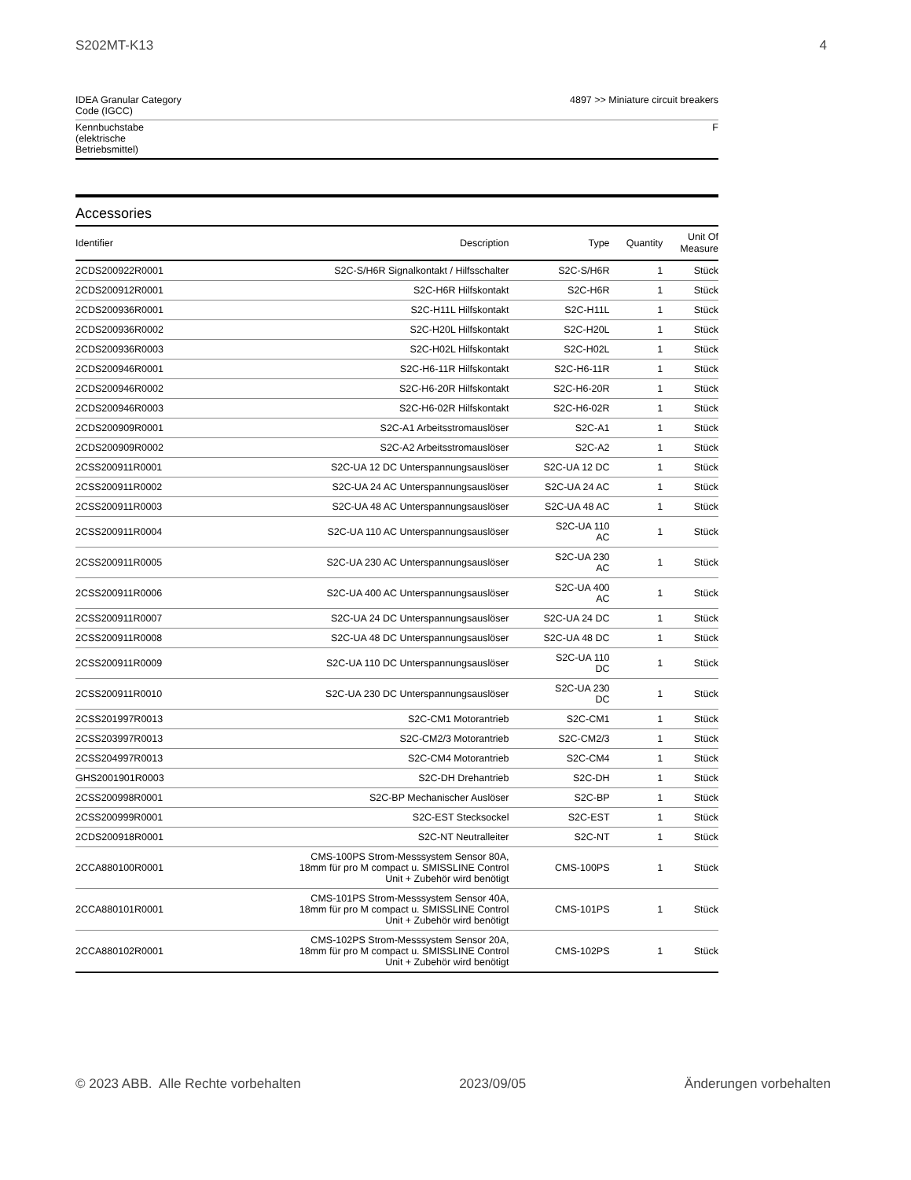S202MT-K13 4
| IDEA Granular Category Code (IGCC) | 4897 >> Miniature circuit breakers |
| Kennbuchstabe (elektrische Betriebsmittel) | F |
Accessories
| Identifier | Description | Type | Quantity | Unit Of Measure |
| --- | --- | --- | --- | --- |
| 2CDS200922R0001 | S2C-S/H6R Signalkontakt / Hilfsschalter | S2C-S/H6R | 1 | Stück |
| 2CDS200912R0001 | S2C-H6R Hilfskontakt | S2C-H6R | 1 | Stück |
| 2CDS200936R0001 | S2C-H11L Hilfskontakt | S2C-H11L | 1 | Stück |
| 2CDS200936R0002 | S2C-H20L Hilfskontakt | S2C-H20L | 1 | Stück |
| 2CDS200936R0003 | S2C-H02L Hilfskontakt | S2C-H02L | 1 | Stück |
| 2CDS200946R0001 | S2C-H6-11R Hilfskontakt | S2C-H6-11R | 1 | Stück |
| 2CDS200946R0002 | S2C-H6-20R Hilfskontakt | S2C-H6-20R | 1 | Stück |
| 2CDS200946R0003 | S2C-H6-02R Hilfskontakt | S2C-H6-02R | 1 | Stück |
| 2CDS200909R0001 | S2C-A1 Arbeitsstromauslöser | S2C-A1 | 1 | Stück |
| 2CDS200909R0002 | S2C-A2 Arbeitsstromauslöser | S2C-A2 | 1 | Stück |
| 2CSS200911R0001 | S2C-UA 12 DC Unterspannungsauslöser | S2C-UA 12 DC | 1 | Stück |
| 2CSS200911R0002 | S2C-UA 24 AC Unterspannungsauslöser | S2C-UA 24 AC | 1 | Stück |
| 2CSS200911R0003 | S2C-UA 48 AC Unterspannungsauslöser | S2C-UA 48 AC | 1 | Stück |
| 2CSS200911R0004 | S2C-UA 110 AC Unterspannungsauslöser | S2C-UA 110 AC | 1 | Stück |
| 2CSS200911R0005 | S2C-UA 230 AC Unterspannungsauslöser | S2C-UA 230 AC | 1 | Stück |
| 2CSS200911R0006 | S2C-UA 400 AC Unterspannungsauslöser | S2C-UA 400 AC | 1 | Stück |
| 2CSS200911R0007 | S2C-UA 24 DC Unterspannungsauslöser | S2C-UA 24 DC | 1 | Stück |
| 2CSS200911R0008 | S2C-UA 48 DC Unterspannungsauslöser | S2C-UA 48 DC | 1 | Stück |
| 2CSS200911R0009 | S2C-UA 110 DC Unterspannungsauslöser | S2C-UA 110 DC | 1 | Stück |
| 2CSS200911R0010 | S2C-UA 230 DC Unterspannungsauslöser | S2C-UA 230 DC | 1 | Stück |
| 2CSS201997R0013 | S2C-CM1 Motorantrieb | S2C-CM1 | 1 | Stück |
| 2CSS203997R0013 | S2C-CM2/3 Motorantrieb | S2C-CM2/3 | 1 | Stück |
| 2CSS204997R0013 | S2C-CM4 Motorantrieb | S2C-CM4 | 1 | Stück |
| GHS2001901R0003 | S2C-DH Drehantrieb | S2C-DH | 1 | Stück |
| 2CSS200998R0001 | S2C-BP Mechanischer Auslöser | S2C-BP | 1 | Stück |
| 2CSS200999R0001 | S2C-EST Stecksockel | S2C-EST | 1 | Stück |
| 2CDS200918R0001 | S2C-NT Neutralleiter | S2C-NT | 1 | Stück |
| 2CCA880100R0001 | CMS-100PS Strom-Messsystem Sensor 80A, 18mm für pro M compact u. SMISSLINE Control Unit + Zubehör wird benötigt | CMS-100PS | 1 | Stück |
| 2CCA880101R0001 | CMS-101PS Strom-Messsystem Sensor 40A, 18mm für pro M compact u. SMISSLINE Control Unit + Zubehör wird benötigt | CMS-101PS | 1 | Stück |
| 2CCA880102R0001 | CMS-102PS Strom-Messsystem Sensor 20A, 18mm für pro M compact u. SMISSLINE Control Unit + Zubehör wird benötigt | CMS-102PS | 1 | Stück |
© 2023 ABB. Alle Rechte vorbehalten 2023/09/05 Änderungen vorbehalten